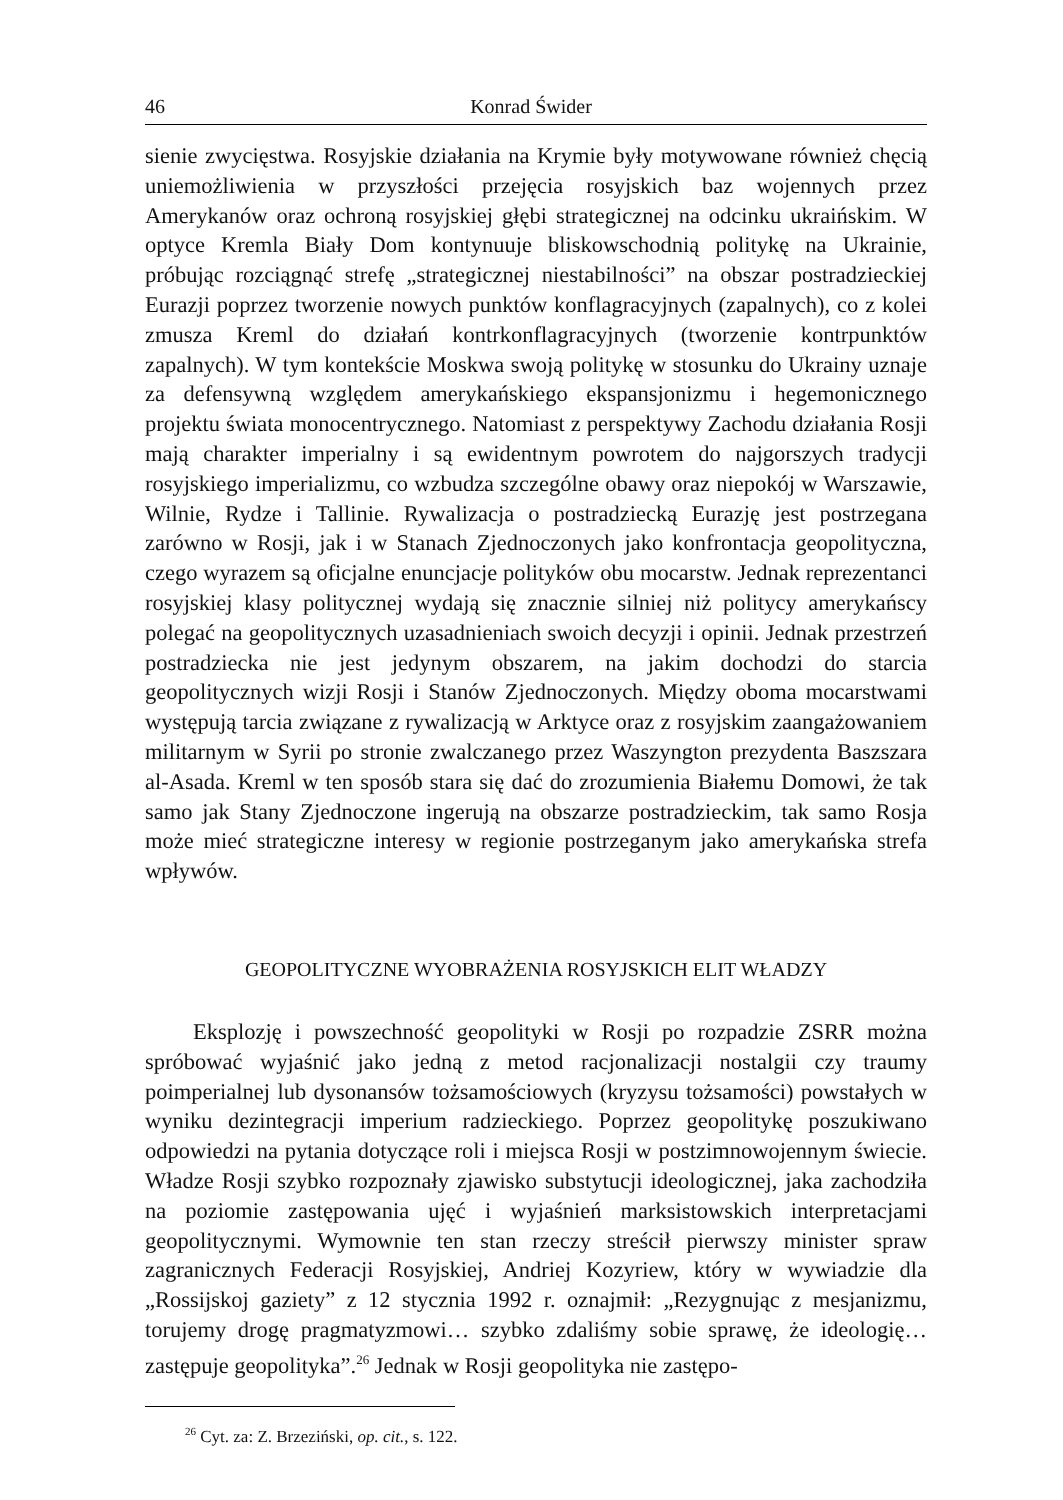46 Konrad Świder
sienie zwycięstwa. Rosyjskie działania na Krymie były motywowane również chęcią uniemożliwienia w przyszłości przejęcia rosyjskich baz wojennych przez Amerykanów oraz ochroną rosyjskiej głębi strategicznej na odcinku ukraińskim. W optyce Kremla Biały Dom kontynuuje bliskowschodnią politykę na Ukrainie, próbując rozciągnąć strefę „strategicznej niestabilności” na obszar postradzieckiej Eurazji poprzez tworzenie nowych punktów konflagracyjnych (zapalnych), co z kolei zmusza Kreml do działań kontrkonflagracyjnych (tworzenie kontrpunktów zapalnych). W tym kontekście Moskwa swoją politykę w stosunku do Ukrainy uznaje za defensywną względem amerykańskiego ekspansjonizmu i hegemonicznego projektu świata monocentrycznego. Natomiast z perspektywy Zachodu działania Rosji mają charakter imperialny i są ewidentnym powrotem do najgorszych tradycji rosyjskiego imperializmu, co wzbudza szczególne obawy oraz niepokój w Warszawie, Wilnie, Rydze i Tallinie. Rywalizacja o postradziecką Eurazję jest postrzegana zarówno w Rosji, jak i w Stanach Zjednoczonych jako konfrontacja geopolityczna, czego wyrazem są oficjalne enuncjacje polityków obu mocarstw. Jednak reprezentanci rosyjskiej klasy politycznej wydają się znacznie silniej niż politycy amerykańscy polegać na geopolitycznych uzasadnieniach swoich decyzji i opinii. Jednak przestrzeń postradziecka nie jest jedynym obszarem, na jakim dochodzi do starcia geopolitycznych wizji Rosji i Stanów Zjednoczonych. Między oboma mocarstwami występują tarcia związane z rywalizacją w Arktyce oraz z rosyjskim zaangażowaniem militarnym w Syrii po stronie zwalczanego przez Waszyngton prezydenta Baszszara al-Asada. Kreml w ten sposób stara się dać do zrozumienia Białemu Domowi, że tak samo jak Stany Zjednoczone ingerują na obszarze postradzieckim, tak samo Rosja może mieć strategiczne interesy w regionie postrzeganym jako amerykańska strefa wpływów.
GEOPOLITYCZNE WYOBRAŻENIA ROSYJSKICH ELIT WŁADZY
Eksplozję i powszechność geopolityki w Rosji po rozpadzie ZSRR można spróbować wyjaśnić jako jedną z metod racjonalizacji nostalgii czy traumy poimperialnej lub dysonansów tożsamościowych (kryzysu tożsamości) powstałych w wyniku dezintegracji imperium radzieckiego. Poprzez geopolitykę poszukiwano odpowiedzi na pytania dotyczące roli i miejsca Rosji w postzimnowojennym świecie. Władze Rosji szybko rozpoznały zjawisko substytucji ideologicznej, jaka zachodziła na poziomie zastępowania ujęć i wyjaśnień marksistowskich interpretacjami geopolitycznymi. Wymownie ten stan rzeczy streścił pierwszy minister spraw zagranicznych Federacji Rosyjskiej, Andriej Kozyriew, który w wywiadzie dla „Rossijskoj gaziety” z 12 stycznia 1992 r. oznajmił: „Rezygnując z mesjanizmu, torujemy drogę pragmatyzmowi… szybko zdaliśmy sobie sprawę, że ideologię… zastępuje geopolityka”.<sup>26</sup> Jednak w Rosji geopolityka nie zastępo-
<sup>26</sup> Cyt. za: Z. Brzeziński, op. cit., s. 122.